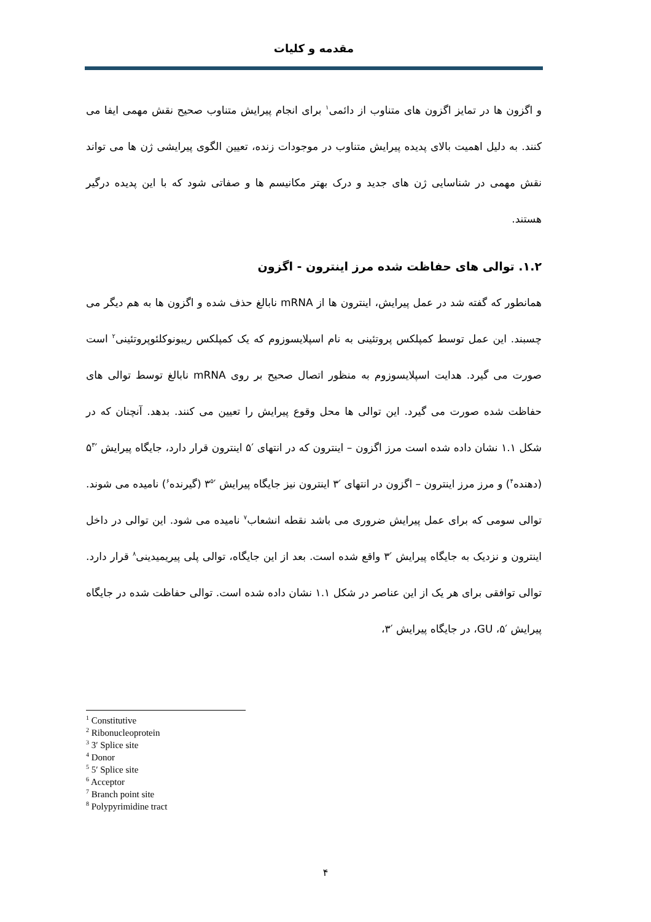مقدمه و کلیات
و اگزون ها در تمایز اگزون های متناوب از دائمی<sup>۱</sup> برای انجام پیرایش متناوب صحیح نقش مهمی ایفا می کنند. به دلیل اهمیت بالای پدیده پیرایش متناوب در موجودات زنده، تعیین الگوی پیرایشی ژن ها می تواند نقش مهمی در شناسایی ژن های جدید و درک بهتر مکانیسم ها و صفاتی شود که با این پدیده درگیر هستند.
۱.۲. توالی های حفاظت شده مرز اینترون - اگزون
همانطور که گفته شد در عمل پیرایش، اینترون ها از mRNA نابالغ حذف شده و اگزون ها به هم دیگر می چسبند. این عمل توسط کمپلکس پروتئینی به نام اسپلایسوزوم که یک کمپلکس ریبونوکلئوپروتئینی<sup>۲</sup> است صورت می گیرد. هدایت اسپلایسوزوم به منظور اتصال صحیح بر روی mRNA نابالغ توسط توالی های حفاظت شده صورت می گیرد. این توالی ها محل وقوع پیرایش را تعیین می کنند. بدهد. آنچنان که در شکل ۱.۱ نشان داده شده است مرز اگزون – اینترون که در انتهای ′۵ اینترون قرار دارد، جایگاه پیرایش ′۵<sup>۳</sup> (دهنده<sup>۴</sup>) و مرز مرز اینترون – اگزون در انتهای ′۳ اینترون نیز جایگاه پیرایش ′۳<sup>۵</sup> (گیرنده<sup>۶</sup>) نامیده می شوند. توالی سومی که برای عمل پیرایش ضروری می باشد نقطه انشعاب<sup>۷</sup> نامیده می شود. این توالی در داخل اینترون و نزدیک به جایگاه پیرایش ′۳ واقع شده است. بعد از این جایگاه، توالی پلی پیریمیدینی<sup>۸</sup> قرار دارد. توالی توافقی برای هر یک از این عناصر در شکل ۱.۱ نشان داده شده است. توالی حفاظت شده در جایگاه پیرایش ′۵، GU، در جایگاه پیرایش ′۳،
<sup>1</sup> Constitutive
<sup>2</sup> Ribonucleoprotein
<sup>3</sup> 3′ Splice site
<sup>4</sup> Donor
<sup>5</sup> 5′ Splice site
<sup>6</sup> Acceptor
<sup>7</sup> Branch point site
<sup>8</sup> Polypyrimidine tract
۴